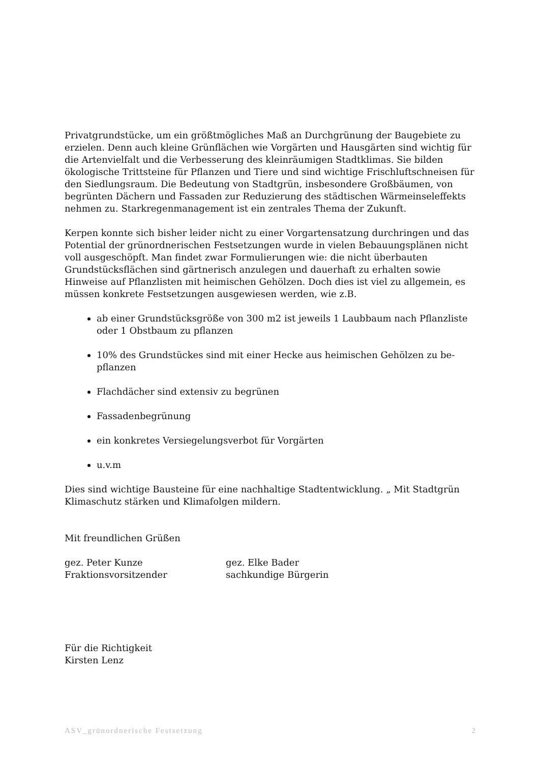Privatgrundstücke, um ein größtmögliches Maß an Durchgrünung der Baugebiete zu erzielen. Denn auch kleine Grünflächen wie Vorgärten und Hausgärten sind wichtig für die Artenvielfalt und die Verbesserung des kleinräumigen Stadtklimas. Sie bilden ökologische Trittsteine für Pflanzen und Tiere und sind wichtige Frisch­luftschneisen für den Siedlungsraum. Die Bedeutung von Stadtgrün, insbesondere Großbäumen, von begrünten Dächern und Fassaden zur Reduzierung des städti­schen Wärmeinseleffekts nehmen zu. Starkregenmanagement ist ein zentrales Thema der Zukunft.
Kerpen konnte sich bisher leider nicht zu einer Vorgartensatzung durchringen und das Potential der grünordnerischen Festsetzungen wurde in vielen Bebauungsplä­nen nicht voll ausgeschöpft. Man findet zwar Formulierungen wie: die nicht über­bauten Grundstücksflächen sind gärtnerisch anzulegen und dauerhaft zu erhalten sowie Hinweise auf Pflanzlisten mit heimischen Gehölzen. Doch dies ist viel zu all­gemein, es müssen konkrete Festsetzungen ausgewiesen werden, wie z.B.
ab einer Grundstücksgröße von 300 m2 ist jeweils 1 Laubbaum nach Pflanzlis­te oder 1 Obstbaum zu pflanzen
10% des Grundstückes sind mit einer Hecke aus heimischen Gehölzen zu be­pflanzen
Flachdächer sind extensiv zu begrünen
Fassadenbegrünung
ein konkretes Versiegelungsverbot für Vorgärten
u.v.m
Dies sind wichtige Bausteine für eine nachhaltige Stadtentwicklung. „ Mit Stadtgrün Klimaschutz stärken und Klimafolgen mildern.
Mit freundlichen Grüßen
gez. Peter Kunze
Fraktionsvorsitzender
gez. Elke Bader
sachkundige Bürgerin
Für die Richtigkeit
Kirsten Lenz
ASV_grünordnerische Festsetzung 2